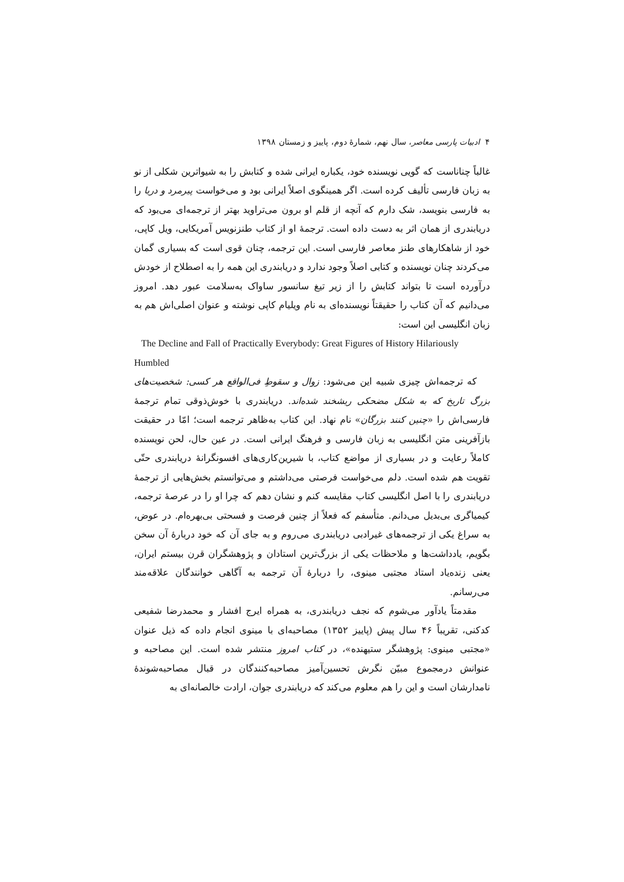۴ ادبیات پارسی معاصر، سال نهم، شمارهٔ دوم، پاییز و زمستان ۱۳۹۸
غالباً چناناست که گویی نویسنده خود، یکباره ایرانی شده و کتابش را به شیواترین شکلی از نو به زبان فارسی تألیف کرده است. اگر همینگوی اصلاً ایرانی بود و می‌خواست پیرمرد و دریا را به فارسی بنویسد، شک دارم که آنچه از قلم او برون می‌تراوید بهتر از ترجمه‌ای می‌بود که دریابندری از همان اثر به دست داده است. ترجمهٔ او از کتاب طنزنویس آمریکایی، ویل کاپی، خود از شاهکارهای طنز معاصر فارسی است. این ترجمه، چنان قوی است که بسیاری گمان می‌کردند چنان نویسنده و کتابی اصلاً وجود ندارد و دریابندری این همه را به اصطلاح از خودش درآورده است تا بتواند کتابش را از زیر تیغ سانسور ساواک به‌سلامت عبور دهد. امروز می‌دانیم که آن کتاب را حقیقتاً نویسنده‌ای به نام ویلیام کاپی نوشته و عنوان اصلی‌اش هم به زبان انگلیسی این است:
The Decline and Fall of Practically Everybody: Great Figures of History Hilariously Humbled
که ترجمه‌اش چیزی شبیه این می‌شود: زوال و سقوطِ فی‌الواقع هر کسی: شخصیت‌های بزرگ تاریخ که به شکل مضحکی ریشخند شده‌اند. دریابندری با خوش‌ذوقی تمام ترجمهٔ فارسی‌اش را «چنین کنند بزرگان» نام نهاد. این کتاب به‌ظاهر ترجمه است؛ امّا در حقیقت بازآفرینی متن انگلیسی به زبان فارسی و فرهنگ ایرانی است. در عین حال، لحن نویسنده کاملاً رعایت و در بسیاری از مواضع کتاب، با شیرین‌کاری‌های افسونگرانهٔ دریابندری حتّی تقویت هم شده است. دلم می‌خواست فرصتی می‌داشتم و می‌توانستم بخش‌هایی از ترجمهٔ دریابندری را با اصل انگلیسی کتاب مقایسه کنم و نشان دهم که چرا او را در عرصهٔ ترجمه، کیمیاگری بی‌بدیل می‌دانم. متأسفم که فعلاً از چنین فرصت و فسحتی بی‌بهره‌ام. در عوض، به سراغ یکی از ترجمه‌های غیرادبی دریابندری می‌روم و به جای آن که خود دربارهٔ آن سخن بگویم، یادداشت‌ها و ملاحظات یکی از بزرگ‌ترین استادان و پژوهشگران قرن بیستم ایران، یعنی زنده‌یاد استاد مجتبی مینوی، را دربارهٔ آن ترجمه به آگاهی خوانندگان علاقه‌مند می‌رسانم.
مقدمتاً یادآور می‌شوم که نجف دریابندری، به همراه ایرج افشار و محمدرضا شفیعی کدکنی، تقریباً ۴۶ سال پیش (پاییز ۱۳۵۲) مصاحبه‌ای با مینوی انجام داده که ذیل عنوان «مجتبی مینوی: پژوهشگر ستیهنده»، در کتاب امروز منتشر شده است. این مصاحبه و عنوانش درمجموع مبیّن نگرش تحسین‌آمیز مصاحبه‌کنندگان در قبال مصاحبه‌شوندهٔ نامدارشان است و این را هم معلوم می‌کند که دریابندری جوان، ارادت خالصانه‌ای به